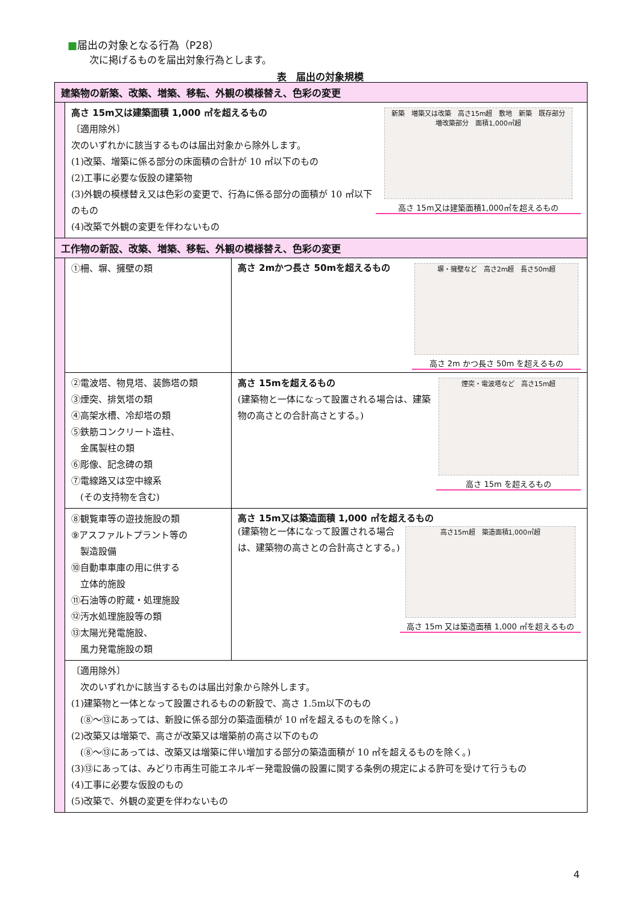■届出の対象となる行為（P28）
次に掲げるものを届出対象行為とします。
表　届出の対象規模
| 建築物の新築、改築、増築、移転、外観の模様替え、色彩の変更 | | |
| | 高さ 15m又は建築面積 1,000 ㎡を超えるもの 〔適用除外〕 次のいずれかに該当するものは届出対象から除外します。 (1)改築、増築に係る部分の床面積の合計が 10 ㎡以下のもの (2)工事に必要な仮設の建築物 (3)外観の模様替え又は色彩の変更で、行為に係る部分の面積が 10 ㎡以下のもの (4)改築で外観の変更を伴わないもの 新築 増築又は改築 高さ15m超 敷地 新築 既存部分 増改築部分 面積1,000㎡超 高さ 15m又は建築面積1,000㎡を超えるもの | |
| 工作物の新設、改築、増築、移転、外観の模様替え、色彩の変更 | | |
| | ①柵、塀、擁壁の類 | 高さ 2mかつ長さ 50mを超えるもの 塀・擁壁など 高さ2m超 長さ50m超 高さ 2m かつ長さ 50m を超えるもの |
| | ②電波塔、物見塔、装飾塔の類 ③煙突、排気塔の類 ④高架水槽、冷却塔の類 ⑤鉄筋コンクリート造柱、 金属製柱の類 ⑥彫像、記念碑の類 ⑦電線路又は空中線系 (その支持物を含む) | 高さ 15mを超えるもの (建築物と一体になって設置される場合は、建築物の高さとの合計高さとする。) 煙突・電波塔など 高さ15m超 高さ 15m を超えるもの |
| | ⑧観覧車等の遊技施設の類 ⑨アスファルトプラント等の 製造設備 ⑩自動車車庫の用に供する 立体的施設 ⑪石油等の貯蔵・処理施設 ⑫汚水処理施設等の類 ⑬太陽光発電施設、 風力発電施設の類 | 高さ 15m又は築造面積 1,000 ㎡を超えるもの (建築物と一体になって設置される場合は、建築物の高さとの合計高さとする。) 高さ15m超 築造面積1,000㎡超 高さ 15m 又は築造面積 1,000 ㎡を超えるもの |
| | 〔適用除外〕 次のいずれかに該当するものは届出対象から除外します。 (1)建築物と一体となって設置されるものの新設で、高さ 1.5m以下のもの (⑧～⑬にあっては、新設に係る部分の築造面積が 10 ㎡を超えるものを除く。) (2)改築又は増築で、高さが改築又は増築前の高さ以下のもの (⑧～⑬にあっては、改築又は増築に伴い増加する部分の築造面積が 10 ㎡を超えるものを除く。) (3)⑬にあっては、みどり市再生可能エネルギー発電設備の設置に関する条例の規定による許可を受けて行うもの (4)工事に必要な仮設のもの (5)改築で、外観の変更を伴わないもの | |
4